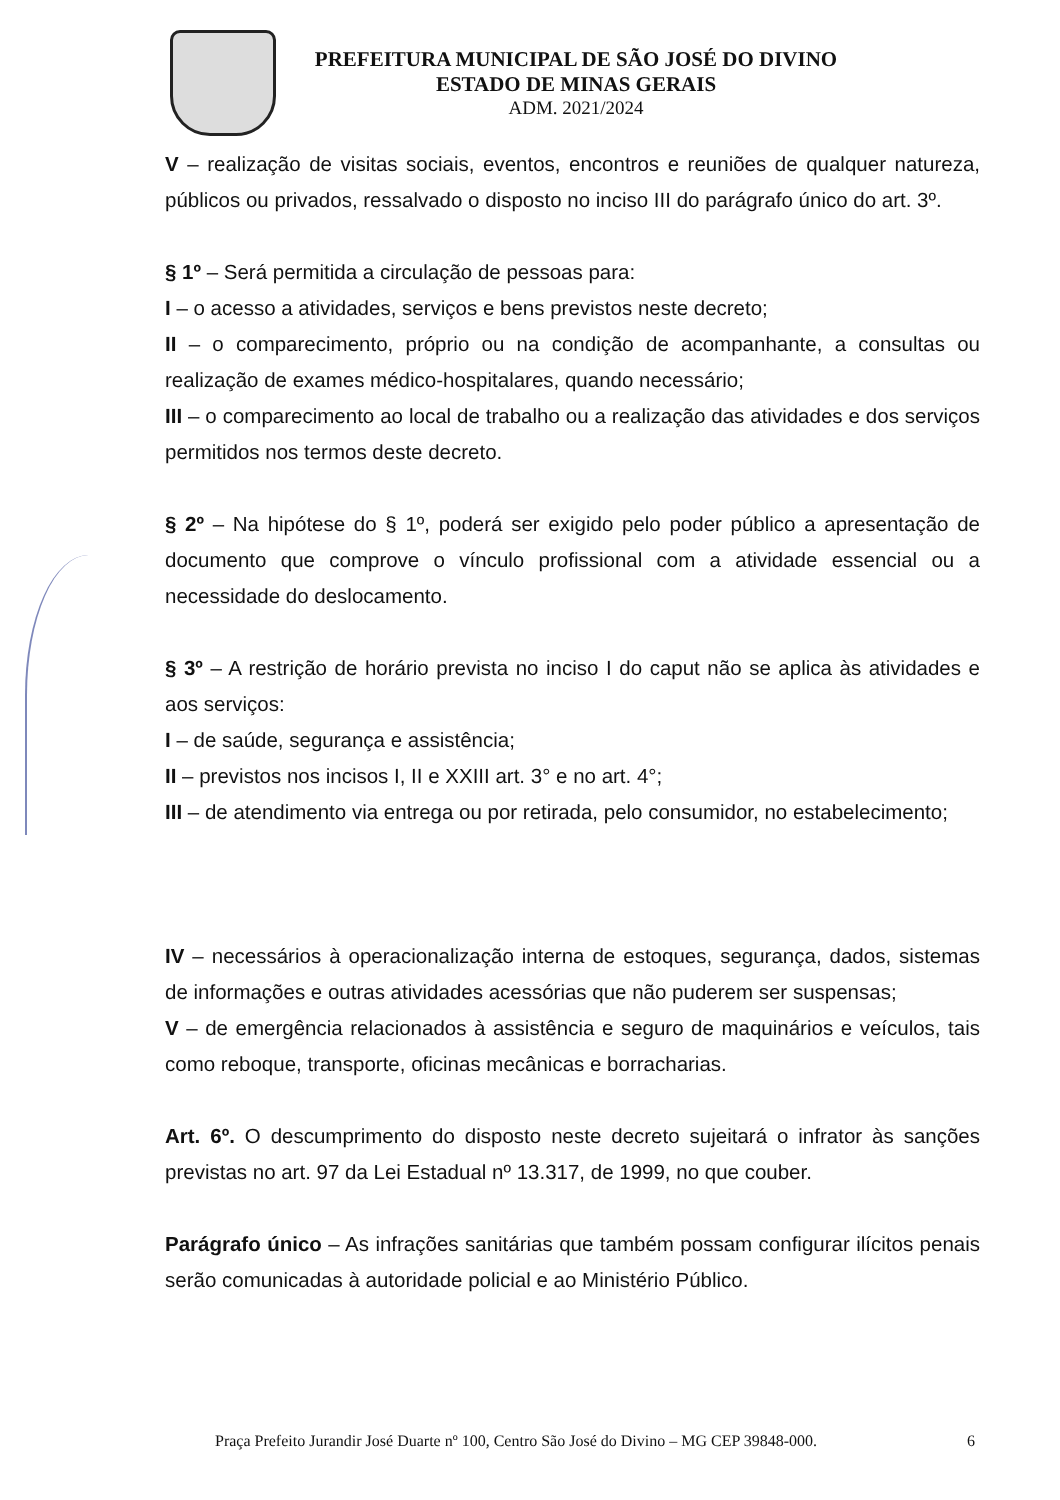PREFEITURA MUNICIPAL DE SÃO JOSÉ DO DIVINO
ESTADO DE MINAS GERAIS
ADM. 2021/2024
V – realização de visitas sociais, eventos, encontros e reuniões de qualquer natureza, públicos ou privados, ressalvado o disposto no inciso III do parágrafo único do art. 3º.
§ 1º – Será permitida a circulação de pessoas para:
I – o acesso a atividades, serviços e bens previstos neste decreto;
II – o comparecimento, próprio ou na condição de acompanhante, a consultas ou realização de exames médico-hospitalares, quando necessário;
III – o comparecimento ao local de trabalho ou a realização das atividades e dos serviços permitidos nos termos deste decreto.
§ 2º – Na hipótese do § 1º, poderá ser exigido pelo poder público a apresentação de documento que comprove o vínculo profissional com a atividade essencial ou a necessidade do deslocamento.
§ 3º – A restrição de horário prevista no inciso I do caput não se aplica às atividades e aos serviços:
I – de saúde, segurança e assistência;
II – previstos nos incisos I, II e XXIII art. 3° e no art. 4°;
III – de atendimento via entrega ou por retirada, pelo consumidor, no estabelecimento;
IV – necessários à operacionalização interna de estoques, segurança, dados, sistemas de informações e outras atividades acessórias que não puderem ser suspensas;
V – de emergência relacionados à assistência e seguro de maquinários e veículos, tais como reboque, transporte, oficinas mecânicas e borracharias.
Art. 6º. O descumprimento do disposto neste decreto sujeitará o infrator às sanções previstas no art. 97 da Lei Estadual nº 13.317, de 1999, no que couber.
Parágrafo único – As infrações sanitárias que também possam configurar ilícitos penais serão comunicadas à autoridade policial e ao Ministério Público.
Praça Prefeito Jurandir José Duarte nº 100, Centro São José do Divino – MG CEP 39848-000. 6